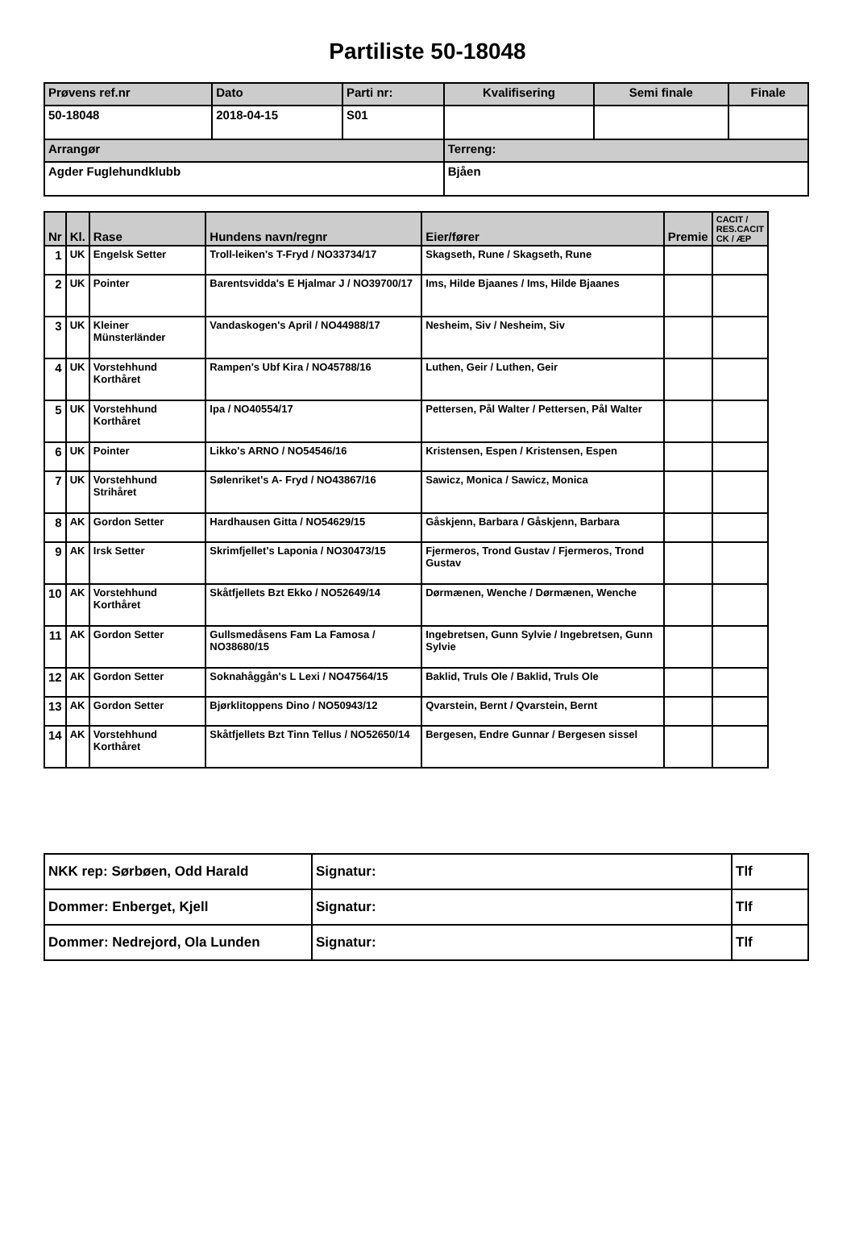Partiliste 50-18048
| Prøvens ref.nr | Dato | Parti nr: | Kvalifisering | Semi finale | Finale |
| 50-18048 | 2018-04-15 | S01 | | | |
| Arrangør | | | Terreng: | | |
| Agder Fuglehundklubb | | | Bjåen | | |
| Nr | Kl. | Rase | Hundens navn/regnr | Eier/fører | Premie | CACIT / RES.CACIT CK / ÆP |
| --- | --- | --- | --- | --- | --- | --- |
| 1 | UK | Engelsk Setter | Troll-leiken's T-Fryd / NO33734/17 | Skagseth, Rune / Skagseth, Rune | | |
| 2 | UK | Pointer | Barentsvidda's E Hjalmar J / NO39700/17 | Ims, Hilde Bjaanes / Ims, Hilde Bjaanes | | |
| 3 | UK | Kleiner Münsterländer | Vandaskogen's April / NO44988/17 | Nesheim, Siv / Nesheim, Siv | | |
| 4 | UK | Vorstehhund Korthåret | Rampen's Ubf Kira / NO45788/16 | Luthen, Geir / Luthen, Geir | | |
| 5 | UK | Vorstehhund Korthåret | Ipa / NO40554/17 | Pettersen, Pål Walter / Pettersen, Pål Walter | | |
| 6 | UK | Pointer | Likko's ARNO / NO54546/16 | Kristensen, Espen / Kristensen, Espen | | |
| 7 | UK | Vorstehhund Strihåret | Sølenriket's A- Fryd / NO43867/16 | Sawicz, Monica / Sawicz, Monica | | |
| 8 | AK | Gordon Setter | Hardhausen Gitta / NO54629/15 | Gåskjenn, Barbara / Gåskjenn, Barbara | | |
| 9 | AK | Irsk Setter | Skrimfjellet's Laponia / NO30473/15 | Fjermeros, Trond Gustav / Fjermeros, Trond Gustav | | |
| 10 | AK | Vorstehhund Korthåret | Skåtfjellets Bzt Ekko / NO52649/14 | Dørmænen, Wenche / Dørmænen, Wenche | | |
| 11 | AK | Gordon Setter | Gullsmedåsens Fam La Famosa / NO38680/15 | Ingebretsen, Gunn Sylvie / Ingebretsen, Gunn Sylvie | | |
| 12 | AK | Gordon Setter | Soknahåggån's L Lexi / NO47564/15 | Baklid, Truls Ole / Baklid, Truls Ole | | |
| 13 | AK | Gordon Setter | Bjørklitoppens Dino / NO50943/12 | Qvarstein, Bernt / Qvarstein, Bernt | | |
| 14 | AK | Vorstehhund Korthåret | Skåtfjellets Bzt Tinn Tellus / NO52650/14 | Bergesen, Endre Gunnar / Bergesen sissel | | |
| NKK rep: Sørbøen, Odd Harald | Signatur: | Tlf |
| Dommer: Enberget, Kjell | Signatur: | Tlf |
| Dommer: Nedrejord, Ola Lunden | Signatur: | Tlf |